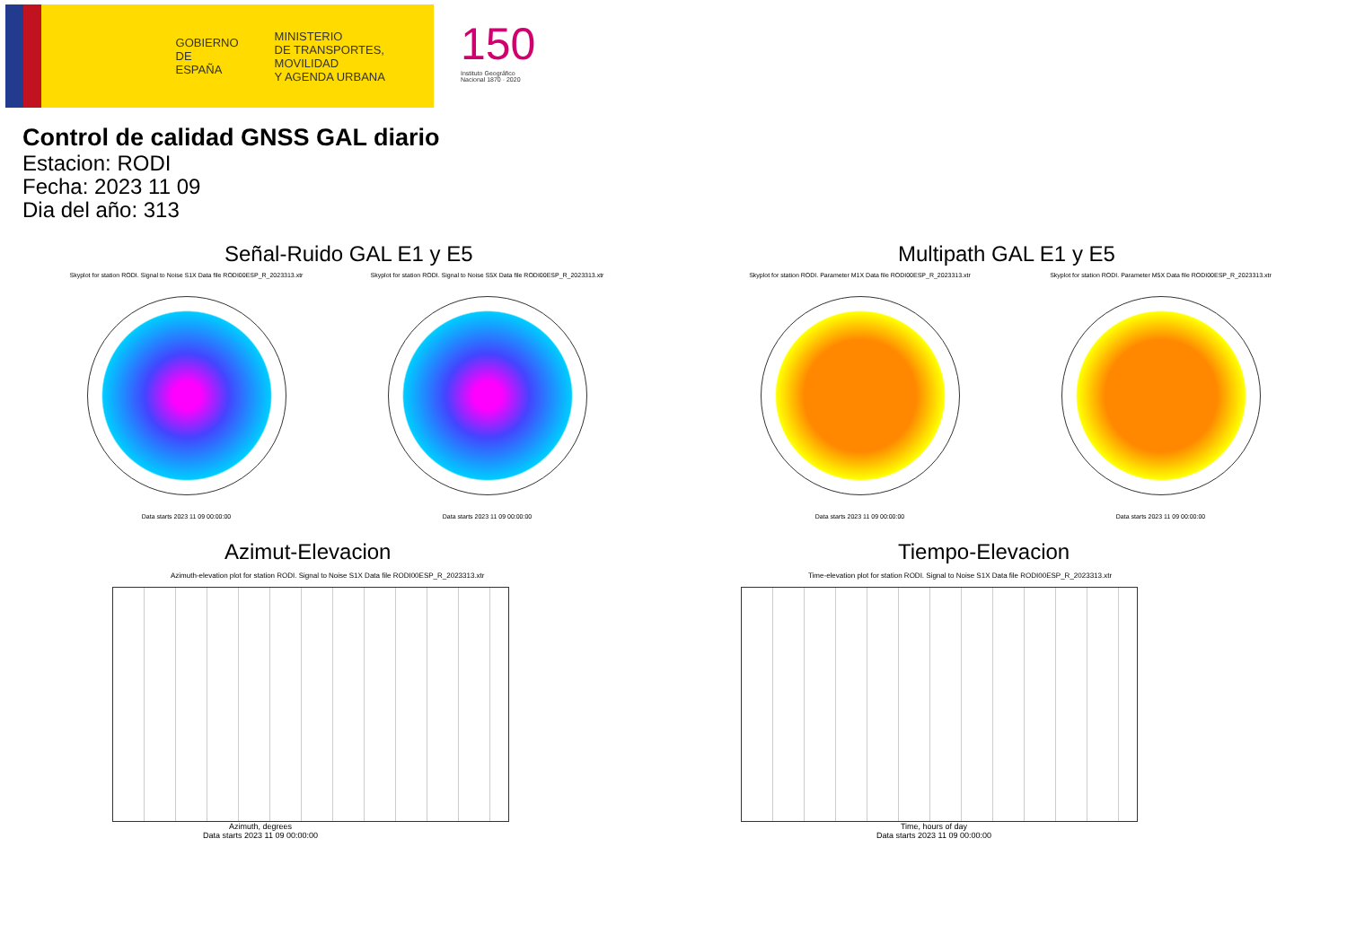GOBIERNO
DE ESPAÑA
MINISTERIO
DE TRANSPORTES, MOVILIDAD
Y AGENDA URBANA
150
Instituto Geográfico
Nacional 1870 · 2020
Control de calidad GNSS GAL diario
Estacion: RODI
Fecha: 2023 11 09
Dia del año: 313
Señal-Ruido GAL E1 y E5
Skyplot for station RODI. Signal to Noise S1X Data file RODI00ESP_R_2023313.xtr Skyplot for station RODI. Signal to Noise S5X Data file RODI00ESP_R_2023313.xtr
Data starts 2023 11 09 00:00:00
Data starts 2023 11 09 00:00:00
Multipath GAL E1 y E5
Skyplot for station RODI. Parameter M1X Data file RODI00ESP_R_2023313.xtr Skyplot for station RODI. Parameter M5X Data file RODI00ESP_R_2023313.xtr
Data starts 2023 11 09 00:00:00
Data starts 2023 11 09 00:00:00
Azimut-Elevacion
Azimuth-elevation plot for station RODI. Signal to Noise S1X Data file RODI00ESP_R_2023313.xtr
Azimuth, degrees
Data starts 2023 11 09 00:00:00
Tiempo-Elevacion
Time-elevation plot for station RODI. Signal to Noise S1X Data file RODI00ESP_R_2023313.xtr
Time, hours of day
Data starts 2023 11 09 00:00:00